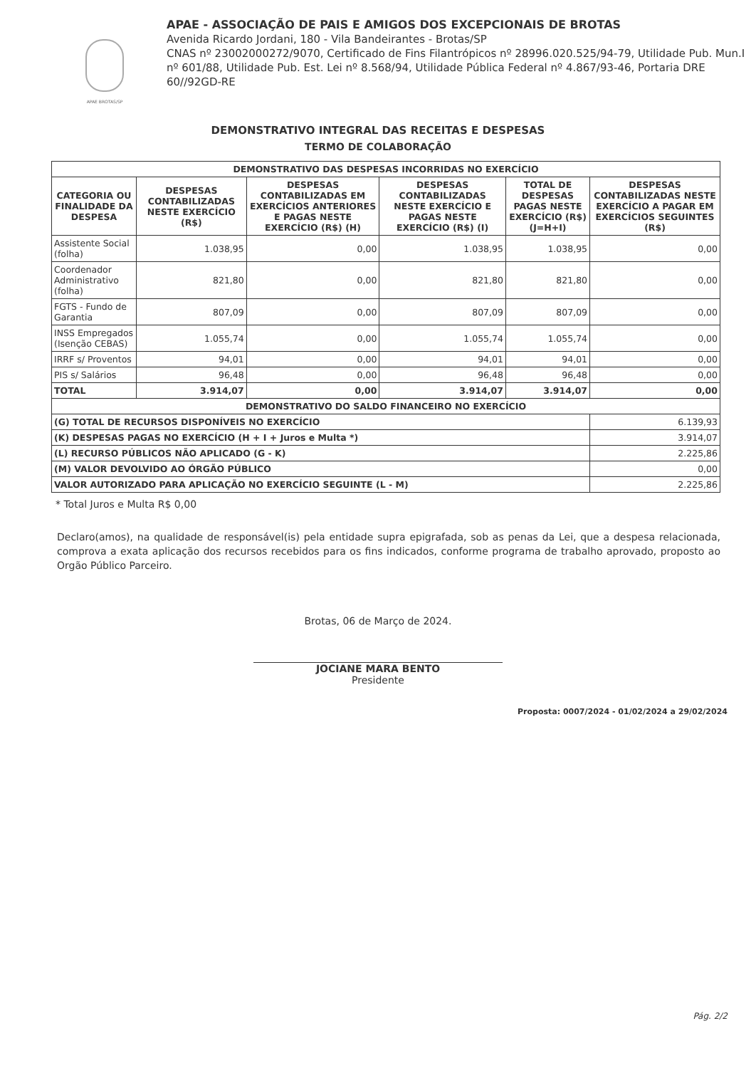APAE BROTAS/SP
APAE - ASSOCIAÇÃO DE PAIS E AMIGOS DOS EXCEPCIONAIS DE BROTAS
Avenida Ricardo Jordani, 180 - Vila Bandeirantes - Brotas/SP
CNAS nº 23002000272/9070, Certificado de Fins Filantrópicos nº 28996.020.525/94-79, Utilidade Pub. Mun.I nº 601/88, Utilidade Pub. Est. Lei nº 8.568/94, Utilidade Pública Federal nº 4.867/93-46, Portaria DRE 60//92GD-RE
DEMONSTRATIVO INTEGRAL DAS RECEITAS E DESPESAS
TERMO DE COLABORAÇÃO
| DEMONSTRATIVO DAS DESPESAS INCORRIDAS NO EXERCÍCIO | | | | | |
| --- | --- | --- | --- | --- | --- |
| CATEGORIA OU FINALIDADE DA DESPESA | DESPESAS CONTABILIZADAS NESTE EXERCÍCIO (R$) | DESPESAS CONTABILIZADAS EM EXERCÍCIOS ANTERIORES E PAGAS NESTE EXERCÍCIO (R$) (H) | DESPESAS CONTABILIZADAS NESTE EXERCÍCIO E PAGAS NESTE EXERCÍCIO (R$) (I) | TOTAL DE DESPESAS PAGAS NESTE EXERCÍCIO (R$) (J=H+I) | DESPESAS CONTABILIZADAS NESTE EXERCÍCIO A PAGAR EM EXERCÍCIOS SEGUINTES (R$) |
| Assistente Social (folha) | 1.038,95 | 0,00 | 1.038,95 | 1.038,95 | 0,00 |
| Coordenador Administrativo (folha) | 821,80 | 0,00 | 821,80 | 821,80 | 0,00 |
| FGTS - Fundo de Garantia | 807,09 | 0,00 | 807,09 | 807,09 | 0,00 |
| INSS Empregados (Isenção CEBAS) | 1.055,74 | 0,00 | 1.055,74 | 1.055,74 | 0,00 |
| IRRF s/ Proventos | 94,01 | 0,00 | 94,01 | 94,01 | 0,00 |
| PIS s/ Salários | 96,48 | 0,00 | 96,48 | 96,48 | 0,00 |
| TOTAL | 3.914,07 | 0,00 | 3.914,07 | 3.914,07 | 0,00 |
| DEMONSTRATIVO DO SALDO FINANCEIRO NO EXERCÍCIO | | | | | |
| (G) TOTAL DE RECURSOS DISPONÍVEIS NO EXERCÍCIO | | | | | 6.139,93 |
| (K) DESPESAS PAGAS NO EXERCÍCIO (H + I + Juros e Multa *) | | | | | 3.914,07 |
| (L) RECURSO PÚBLICOS NÃO APLICADO (G - K) | | | | | 2.225,86 |
| (M) VALOR DEVOLVIDO AO ÓRGÃO PÚBLICO | | | | | 0,00 |
| VALOR AUTORIZADO PARA APLICAÇÃO NO EXERCÍCIO SEGUINTE (L - M) | | | | | 2.225,86 |
* Total Juros e Multa R$ 0,00
Declaro(amos), na qualidade de responsável(is) pela entidade supra epigrafada, sob as penas da Lei, que a despesa relacionada, comprova a exata aplicação dos recursos recebidos para os fins indicados, conforme programa de trabalho aprovado, proposto ao Orgão Público Parceiro.
Brotas, 06 de Março de 2024.
JOCIANE MARA BENTO
Presidente
Proposta: 0007/2024 - 01/02/2024 a 29/02/2024
Pág. 2/2